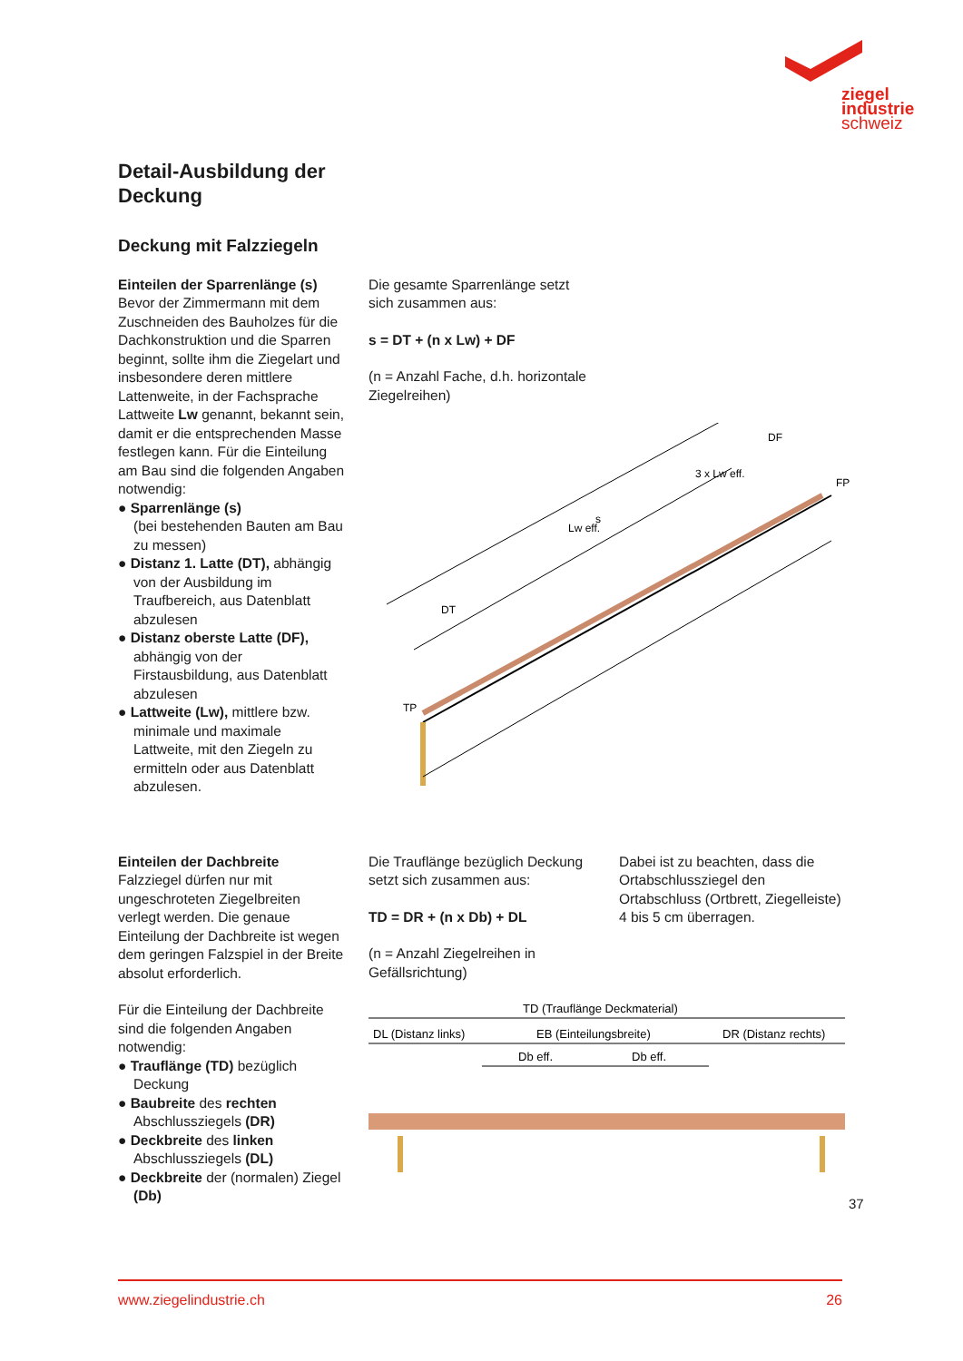ziegel
industrie
schweiz
Detail-Ausbildung der
Deckung
Deckung mit Falzziegeln
Einteilen der Sparrenlänge (s)
Bevor der Zimmermann mit dem Zuschneiden des Bauholzes für die Dachkonstruktion und die Sparren beginnt, sollte ihm die Ziegelart und insbesondere deren mittlere Lattenweite, in der Fachsprache Lattweite Lw genannt, bekannt sein, damit er die entsprechenden Masse festlegen kann. Für die Einteilung am Bau sind die folgenden Angaben notwendig:
● Sparrenlänge (s)
(bei bestehenden Bauten am Bau zu messen)
● Distanz 1. Latte (DT), abhängig von der Ausbildung im Traufbereich, aus Datenblatt abzulesen
● Distanz oberste Latte (DF), abhängig von der Firstausbildung, aus Datenblatt abzulesen
● Lattweite (Lw), mittlere bzw. minimale und maximale Lattweite, mit den Ziegeln zu ermitteln oder aus Datenblatt abzulesen.
Die gesamte Sparrenlänge setzt
sich zusammen aus:
s = DT + (n x Lw) + DF
(n = Anzahl Fache, d.h. horizontale
Ziegelreihen)
TP
FP
s
DT
Lw eff.
3 x Lw eff.
DF
Einteilen der Dachbreite
Falzziegel dürfen nur mit ungeschroteten Ziegelbreiten verlegt werden. Die genaue Einteilung der Dachbreite ist wegen dem geringen Falzspiel in der Breite absolut erforderlich.
Für die Einteilung der Dachbreite sind die folgenden Angaben notwendig:
● Trauflänge (TD) bezüglich Deckung
● Baubreite des rechten Abschlussziegels (DR)
● Deckbreite des linken Abschlussziegels (DL)
● Deckbreite der (normalen) Ziegel (Db)
Die Trauflänge bezüglich Deckung setzt sich zusammen aus:
TD = DR + (n x Db) + DL
(n = Anzahl Ziegelreihen in Gefällsrichtung)
Dabei ist zu beachten, dass die Ortabschlussziegel den Ortabschluss (Ortbrett, Ziegelleiste) 4 bis 5 cm überragen.
TD (Trauflänge Deckmaterial)
DL (Distanz links)
EB (Einteilungsbreite)
DR (Distanz rechts)
Db eff.
Db eff.
37
www.ziegelindustrie.ch 26